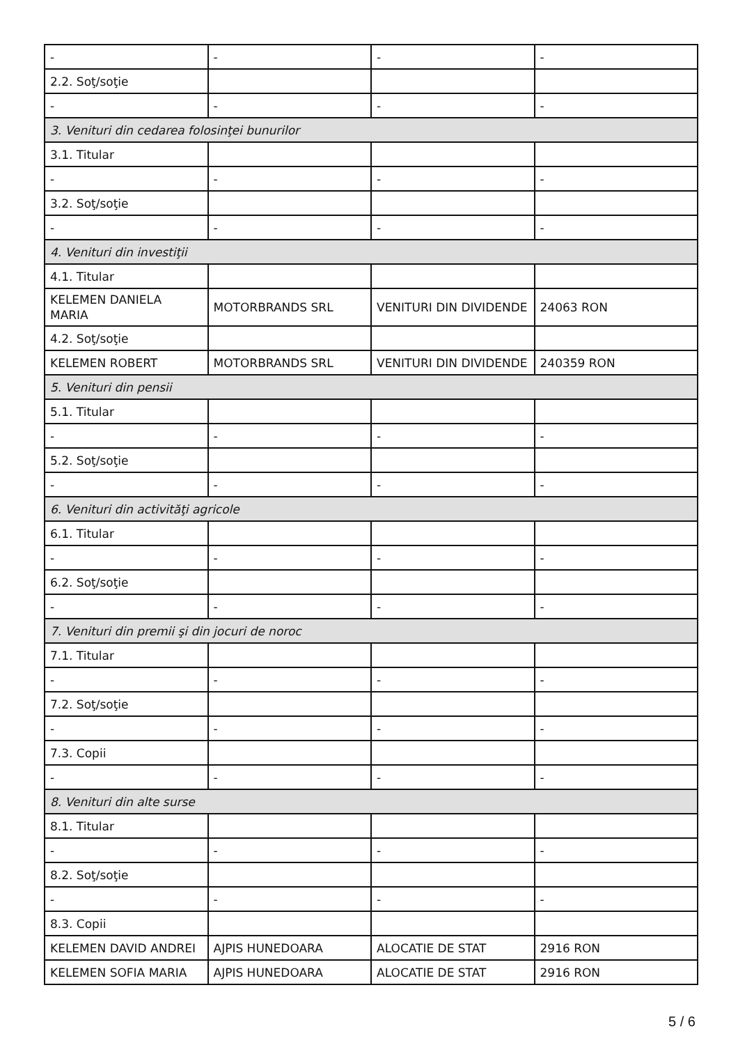| - | - | - | - |
| 2.2. Soţ/soţie | | | |
| - | - | - | - |
| 3. Venituri din cedarea folosinţei bunurilor | | | |
| 3.1. Titular | | | |
| - | - | - | - |
| 3.2. Soţ/soţie | | | |
| - | - | - | - |
| 4. Venituri din investiţii | | | |
| 4.1. Titular | | | |
| KELEMEN DANIELA MARIA | MOTORBRANDS SRL | VENITURI DIN DIVIDENDE | 24063 RON |
| 4.2. Soţ/soţie | | | |
| KELEMEN ROBERT | MOTORBRANDS SRL | VENITURI DIN DIVIDENDE | 240359 RON |
| 5. Venituri din pensii | | | |
| 5.1. Titular | | | |
| - | - | - | - |
| 5.2. Soţ/soţie | | | |
| - | - | - | - |
| 6. Venituri din activităţi agricole | | | |
| 6.1. Titular | | | |
| - | - | - | - |
| 6.2. Soţ/soţie | | | |
| - | - | - | - |
| 7. Venituri din premii şi din jocuri de noroc | | | |
| 7.1. Titular | | | |
| - | - | - | - |
| 7.2. Soţ/soţie | | | |
| - | - | - | - |
| 7.3. Copii | | | |
| - | - | - | - |
| 8. Venituri din alte surse | | | |
| 8.1. Titular | | | |
| - | - | - | - |
| 8.2. Soţ/soţie | | | |
| - | - | - | - |
| 8.3. Copii | | | |
| KELEMEN DAVID ANDREI | AJPIS HUNEDOARA | ALOCATIE DE STAT | 2916 RON |
| KELEMEN SOFIA MARIA | AJPIS HUNEDOARA | ALOCATIE DE STAT | 2916 RON |
5 / 6